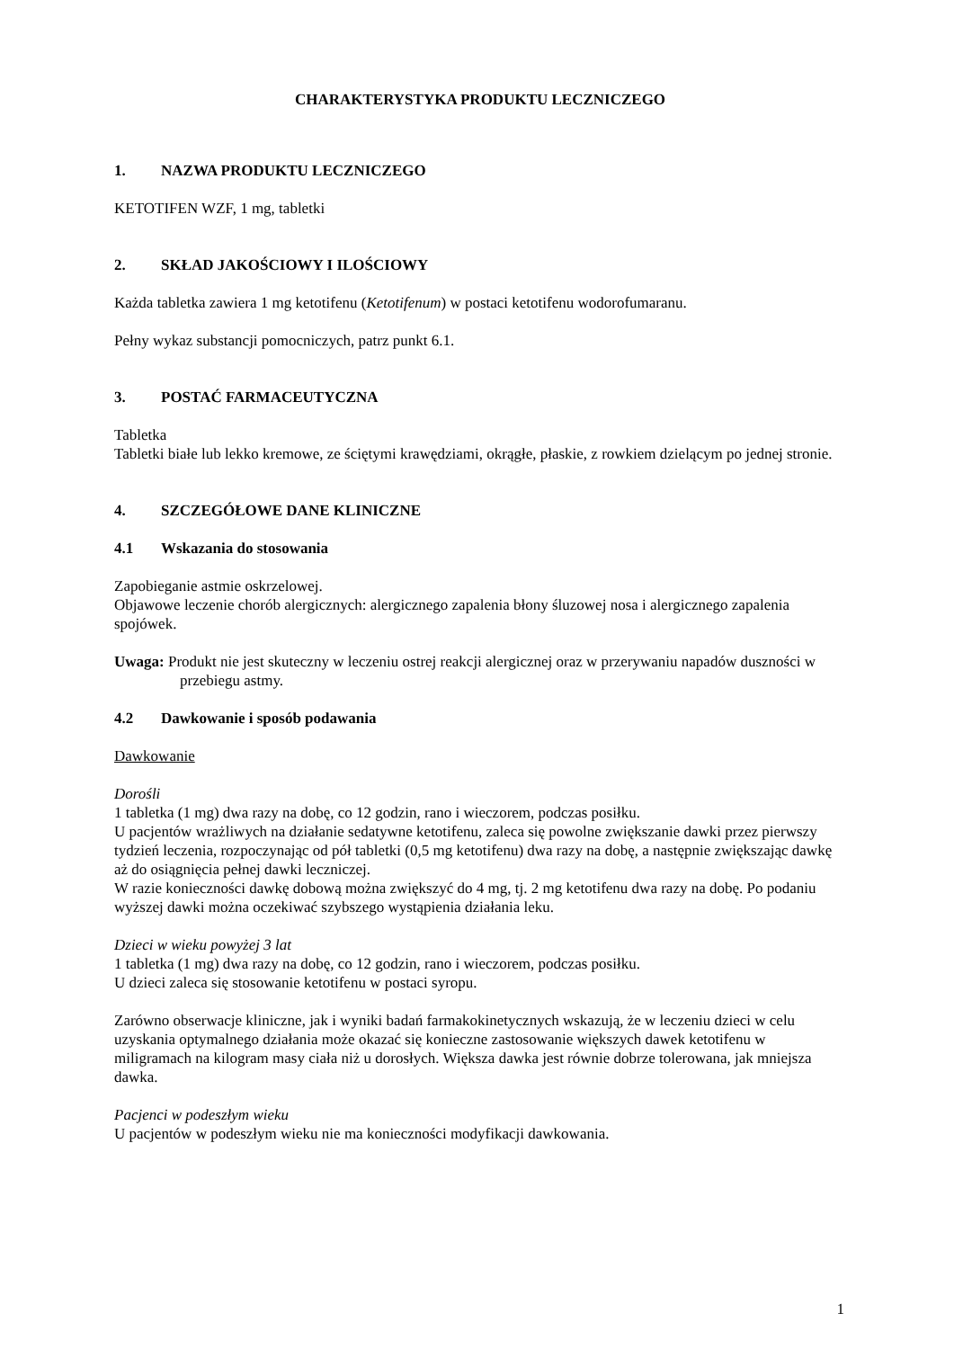CHARAKTERYSTYKA PRODUKTU LECZNICZEGO
1. NAZWA PRODUKTU LECZNICZEGO
KETOTIFEN WZF, 1 mg, tabletki
2. SKŁAD JAKOŚCIOWY I ILOŚCIOWY
Każda tabletka zawiera 1 mg ketotifenu (Ketotifenum) w postaci ketotifenu wodorofumaranu.
Pełny wykaz substancji pomocniczych, patrz punkt 6.1.
3. POSTAĆ FARMACEUTYCZNA
Tabletka
Tabletki białe lub lekko kremowe, ze ściętymi krawędziami, okrągłe, płaskie, z rowkiem dzielącym po jednej stronie.
4. SZCZEGÓŁOWE DANE KLINICZNE
4.1 Wskazania do stosowania
Zapobieganie astmie oskrzelowej.
Objawowe leczenie chorób alergicznych: alergicznego zapalenia błony śluzowej nosa i alergicznego zapalenia spojówek.
Uwaga: Produkt nie jest skuteczny w leczeniu ostrej reakcji alergicznej oraz w przerywaniu napadów duszności w przebiegu astmy.
4.2 Dawkowanie i sposób podawania
Dawkowanie
Dorośli
1 tabletka (1 mg) dwa razy na dobę, co 12 godzin, rano i wieczorem, podczas posiłku.
U pacjentów wrażliwych na działanie sedatywne ketotifenu, zaleca się powolne zwiększanie dawki przez pierwszy tydzień leczenia, rozpoczynając od pół tabletki (0,5 mg ketotifenu) dwa razy na dobę, a następnie zwiększając dawkę aż do osiągnięcia pełnej dawki leczniczej.
W razie konieczności dawkę dobową można zwiększyć do 4 mg, tj. 2 mg ketotifenu dwa razy na dobę. Po podaniu wyższej dawki można oczekiwać szybszego wystąpienia działania leku.
Dzieci w wieku powyżej 3 lat
1 tabletka (1 mg) dwa razy na dobę, co 12 godzin, rano i wieczorem, podczas posiłku.
U dzieci zaleca się stosowanie ketotifenu w postaci syropu.
Zarówno obserwacje kliniczne, jak i wyniki badań farmakokinetycznych wskazują, że w leczeniu dzieci w celu uzyskania optymalnego działania może okazać się konieczne zastosowanie większych dawek ketotifenu w miligramach na kilogram masy ciała niż u dorosłych. Większa dawka jest równie dobrze tolerowana, jak mniejsza dawka.
Pacjenci w podeszłym wieku
U pacjentów w podeszłym wieku nie ma konieczności modyfikacji dawkowania.
1